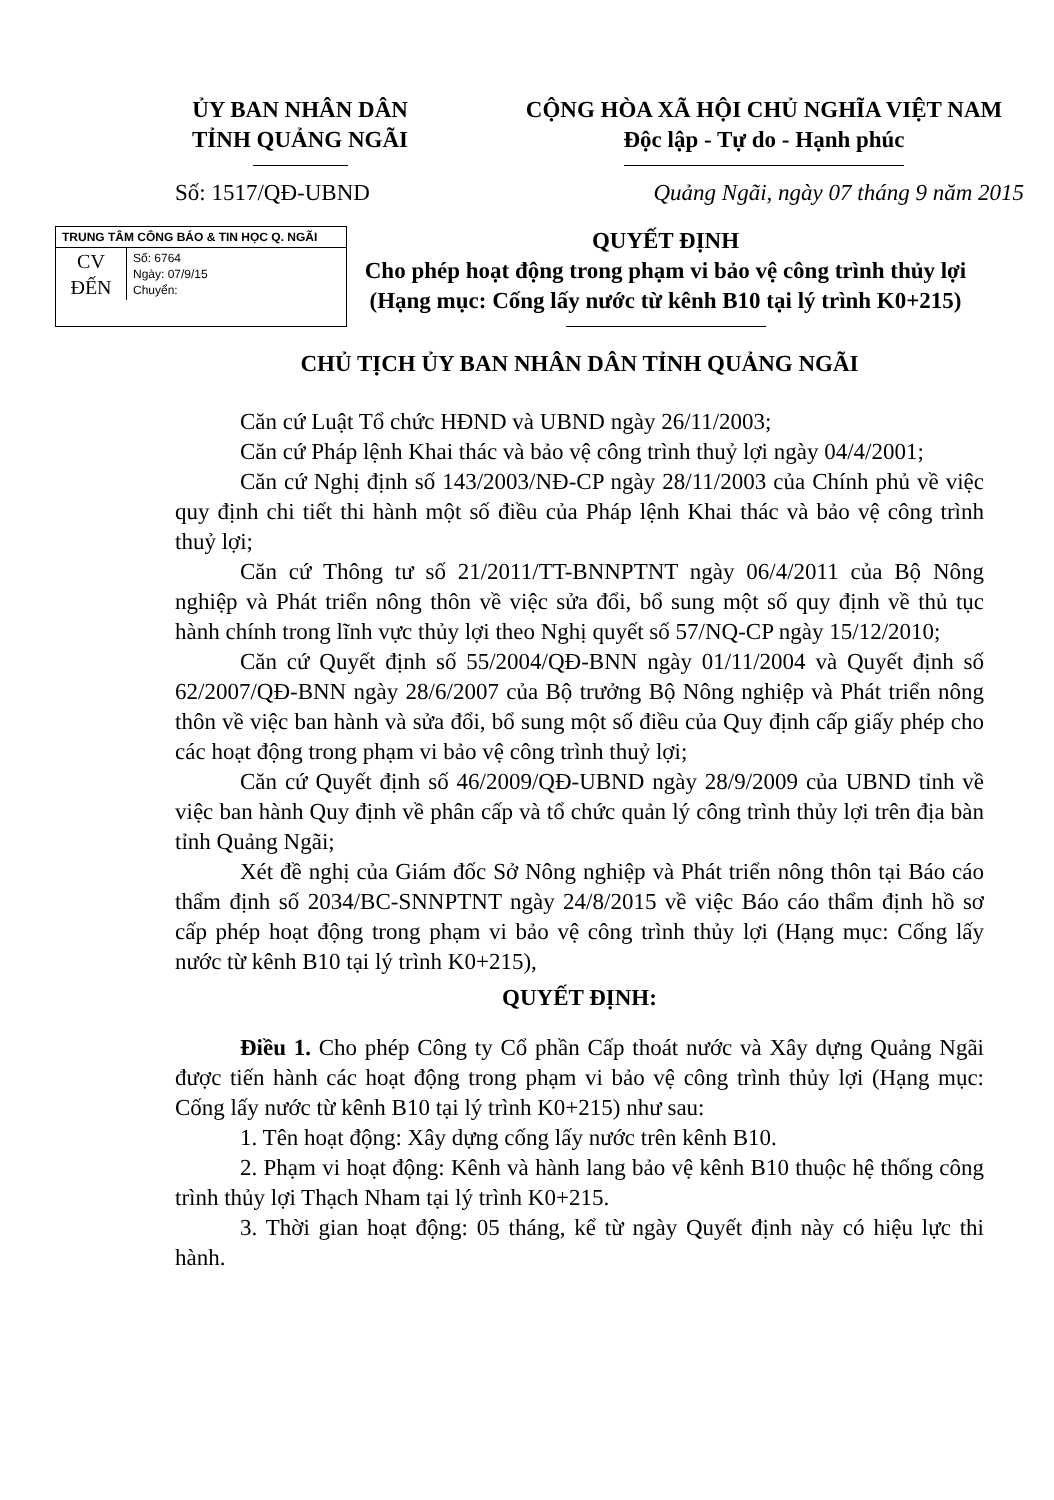ỦY BAN NHÂN DÂN
TỈNH QUẢNG NGÃI
CỘNG HÒA XÃ HỘI CHỦ NGHĨA VIỆT NAM
Độc lập - Tự do - Hạnh phúc
Số: 1517/QĐ-UBND Quảng Ngãi, ngày 07 tháng 9 năm 2015
TRUNG TÂM CÔNG BÁO & TIN HỌC Q. NGÃI
CV
ĐẾN
Số: 6764
Ngày: 07/9/15
Chuyển:
QUYẾT ĐỊNH
Cho phép hoạt động trong phạm vi bảo vệ công trình thủy lợi
(Hạng mục: Cống lấy nước từ kênh B10 tại lý trình K0+215)
CHỦ TỊCH ỦY BAN NHÂN DÂN TỈNH QUẢNG NGÃI
Căn cứ Luật Tổ chức HĐND và UBND ngày 26/11/2003;
Căn cứ Pháp lệnh Khai thác và bảo vệ công trình thuỷ lợi ngày 04/4/2001;
Căn cứ Nghị định số 143/2003/NĐ-CP ngày 28/11/2003 của Chính phủ về việc quy định chi tiết thi hành một số điều của Pháp lệnh Khai thác và bảo vệ công trình thuỷ lợi;
Căn cứ Thông tư số 21/2011/TT-BNNPTNT ngày 06/4/2011 của Bộ Nông nghiệp và Phát triển nông thôn về việc sửa đổi, bổ sung một số quy định về thủ tục hành chính trong lĩnh vực thủy lợi theo Nghị quyết số 57/NQ-CP ngày 15/12/2010;
Căn cứ Quyết định số 55/2004/QĐ-BNN ngày 01/11/2004 và Quyết định số 62/2007/QĐ-BNN ngày 28/6/2007 của Bộ trưởng Bộ Nông nghiệp và Phát triển nông thôn về việc ban hành và sửa đổi, bổ sung một số điều của Quy định cấp giấy phép cho các hoạt động trong phạm vi bảo vệ công trình thuỷ lợi;
Căn cứ Quyết định số 46/2009/QĐ-UBND ngày 28/9/2009 của UBND tỉnh về việc ban hành Quy định về phân cấp và tổ chức quản lý công trình thủy lợi trên địa bàn tỉnh Quảng Ngãi;
Xét đề nghị của Giám đốc Sở Nông nghiệp và Phát triển nông thôn tại Báo cáo thẩm định số 2034/BC-SNNPTNT ngày 24/8/2015 về việc Báo cáo thẩm định hồ sơ cấp phép hoạt động trong phạm vi bảo vệ công trình thủy lợi (Hạng mục: Cống lấy nước từ kênh B10 tại lý trình K0+215),
QUYẾT ĐỊNH:
Điều 1. Cho phép Công ty Cổ phần Cấp thoát nước và Xây dựng Quảng Ngãi được tiến hành các hoạt động trong phạm vi bảo vệ công trình thủy lợi (Hạng mục: Cống lấy nước từ kênh B10 tại lý trình K0+215) như sau:
1. Tên hoạt động: Xây dựng cống lấy nước trên kênh B10.
2. Phạm vi hoạt động: Kênh và hành lang bảo vệ kênh B10 thuộc hệ thống công trình thủy lợi Thạch Nham tại lý trình K0+215.
3. Thời gian hoạt động: 05 tháng, kể từ ngày Quyết định này có hiệu lực thi hành.